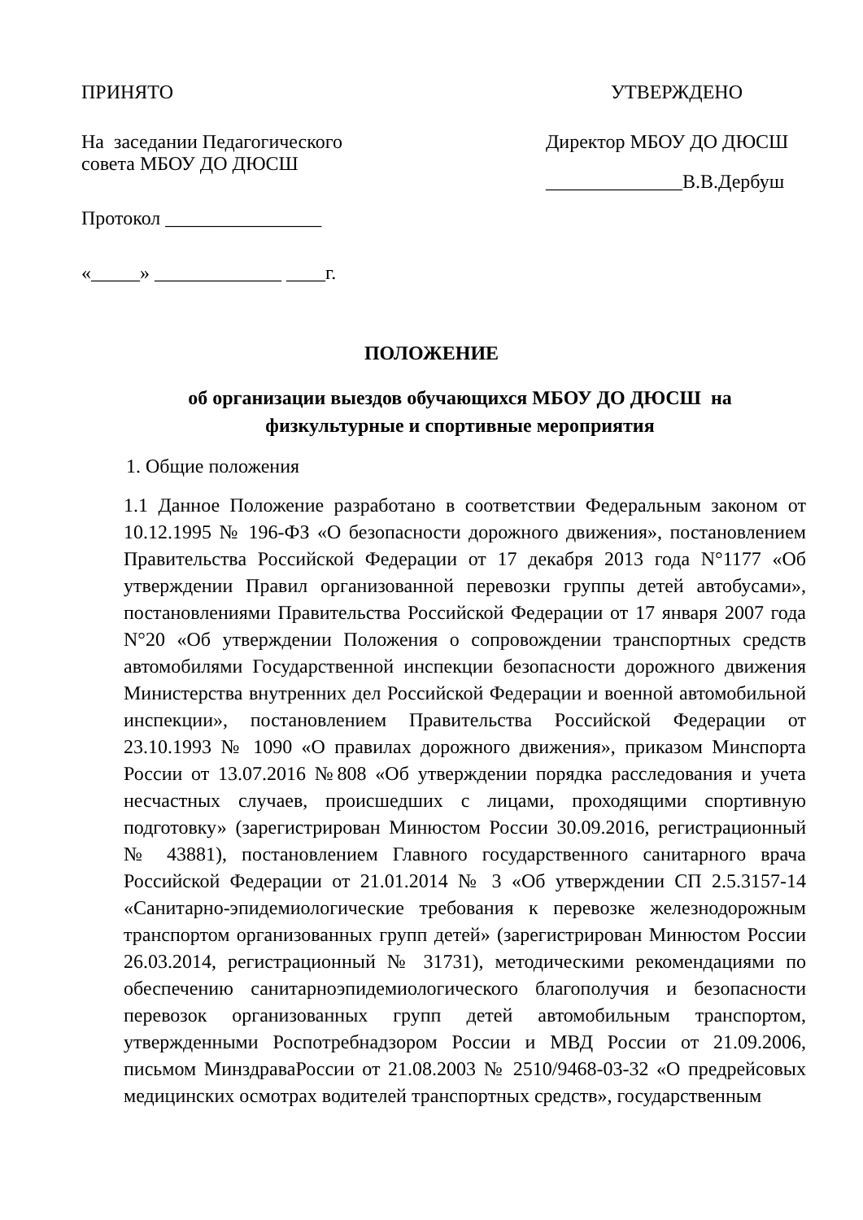ПРИНЯТО
На заседании Педагогического
совета МБОУ ДО ДЮСШ
Протокол ________________
«_____» _____________ ____г.
УТВЕРЖДЕНО
Директор МБОУ ДО ДЮСШ
______________В.В.Дербуш
ПОЛОЖЕНИЕ
об организации выездов обучающихся МБОУ ДО ДЮСШ на физкультурные и спортивные мероприятия
1. Общие положения
1.1 Данное Положение разработано в соответствии Федеральным законом от 10.12.1995 № 196-ФЗ «О безопасности дорожного движения», постановлением Правительства Российской Федерации от 17 декабря 2013 года N°1177 «Об утверждении Правил организованной перевозки группы детей автобусами», постановлениями Правительства Российской Федерации от 17 января 2007 года N°20 «Об утверждении Положения о сопровождении транспортных средств автомобилями Государственной инспекции безопасности дорожного движения Министерства внутренних дел Российской Федерации и военной автомобильной инспекции», постановлением Правительства Российской Федерации от 23.10.1993 № 1090 «О правилах дорожного движения», приказом Минспорта России от 13.07.2016 №808 «Об утверждении порядка расследования и учета несчастных случаев, происшедших с лицами, проходящими спортивную подготовку» (зарегистрирован Минюстом России 30.09.2016, регистрационный № 43881), постановлением Главного государственного санитарного врача Российской Федерации от 21.01.2014 № 3 «Об утверждении СП 2.5.3157-14 «Санитарно-эпидемиологические требования к перевозке железнодорожным транспортом организованных групп детей» (зарегистрирован Минюстом России 26.03.2014, регистрационный № 31731), методическими рекомендациями по обеспечению санитарноэпидемиологического благополучия и безопасности перевозок организованных групп детей автомобильным транспортом, утвержденными Роспотребнадзором России и МВД России от 21.09.2006, письмом МинздраваРоссии от 21.08.2003 № 2510/9468-03-32 «О предрейсовых медицинских осмотрах водителей транспортных средств», государственным